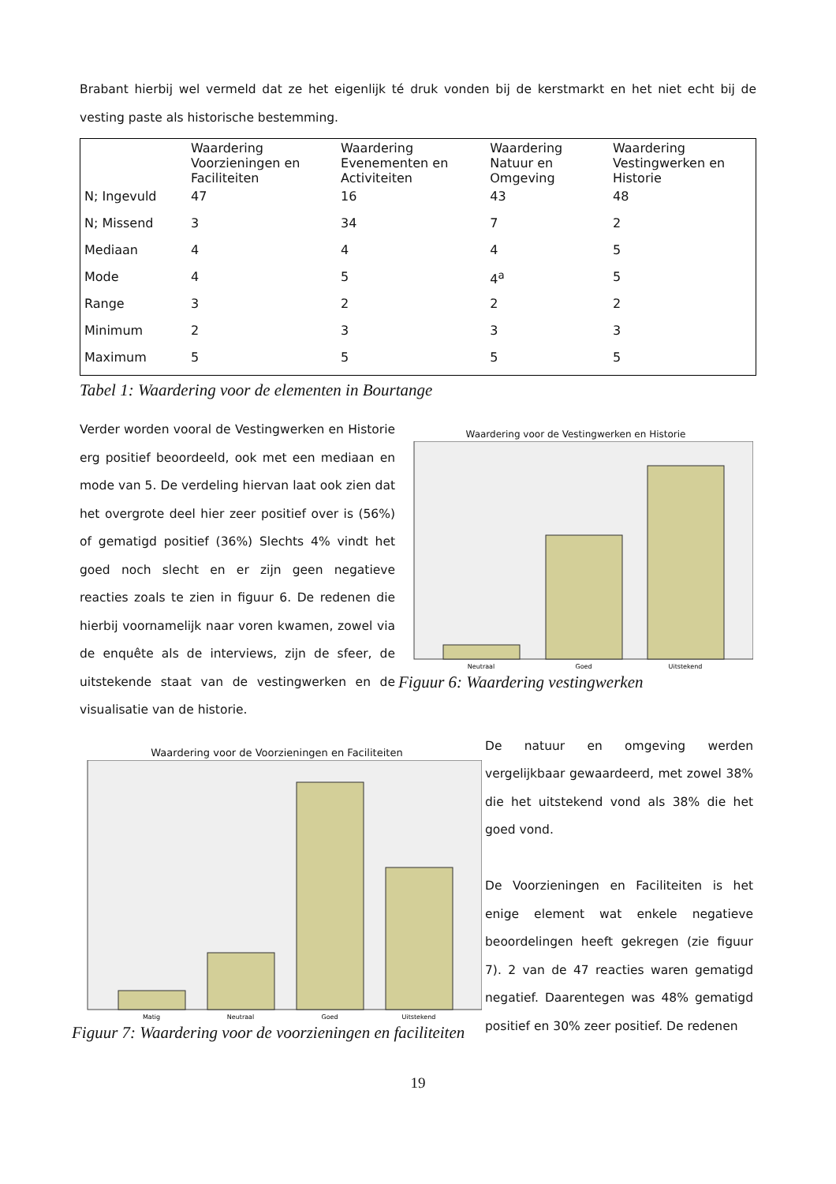Brabant hierbij wel vermeld dat ze het eigenlijk té druk vonden bij de kerstmarkt en het niet echt bij de vesting paste als historische bestemming.
| | Waardering Voorzieningen en Faciliteiten | Waardering Evenementen en Activiteiten | Waardering Natuur en Omgeving | Waardering Vestingwerken en Historie |
| N; Ingevuld | 47 | 16 | 43 | 48 |
| N; Missend | 3 | 34 | 7 | 2 |
| Mediaan | 4 | 4 | 4 | 5 |
| Mode | 4 | 5 | 4<sup>a</sup> | 5 |
| Range | 3 | 2 | 2 | 2 |
| Minimum | 2 | 3 | 3 | 3 |
| Maximum | 5 | 5 | 5 | 5 |
Tabel 1: Waardering voor de elementen in Bourtange
Verder worden vooral de Vestingwerken en Historie erg positief beoordeeld, ook met een mediaan en mode van 5. De verdeling hiervan laat ook zien dat het overgrote deel hier zeer positief over is (56%) of gematigd positief (36%) Slechts 4% vindt het goed noch slecht en er zijn geen negatieve reacties zoals te zien in figuur 6. De redenen die hierbij voornamelijk naar voren kwamen, zowel via de enquête als de interviews, zijn de sfeer, de uitstekende staat van de vestingwerken en de visualisatie van de historie.
Waardering voor de Vestingwerken en Historie
Neutraal
Goed
Uitstekend
Figuur 6: Waardering vestingwerken
Waardering voor de Voorzieningen en Faciliteiten
Matig
Neutraal
Goed
Uitstekend
Figuur 7: Waardering voor de voorzieningen en faciliteiten
De natuur en omgeving werden vergelijkbaar gewaardeerd, met zowel 38% die het uitstekend vond als 38% die het goed vond.
De Voorzieningen en Faciliteiten is het enige element wat enkele negatieve beoordelingen heeft gekregen (zie figuur 7). 2 van de 47 reacties waren gematigd negatief. Daarentegen was 48% gematigd positief en 30% zeer positief. De redenen
19